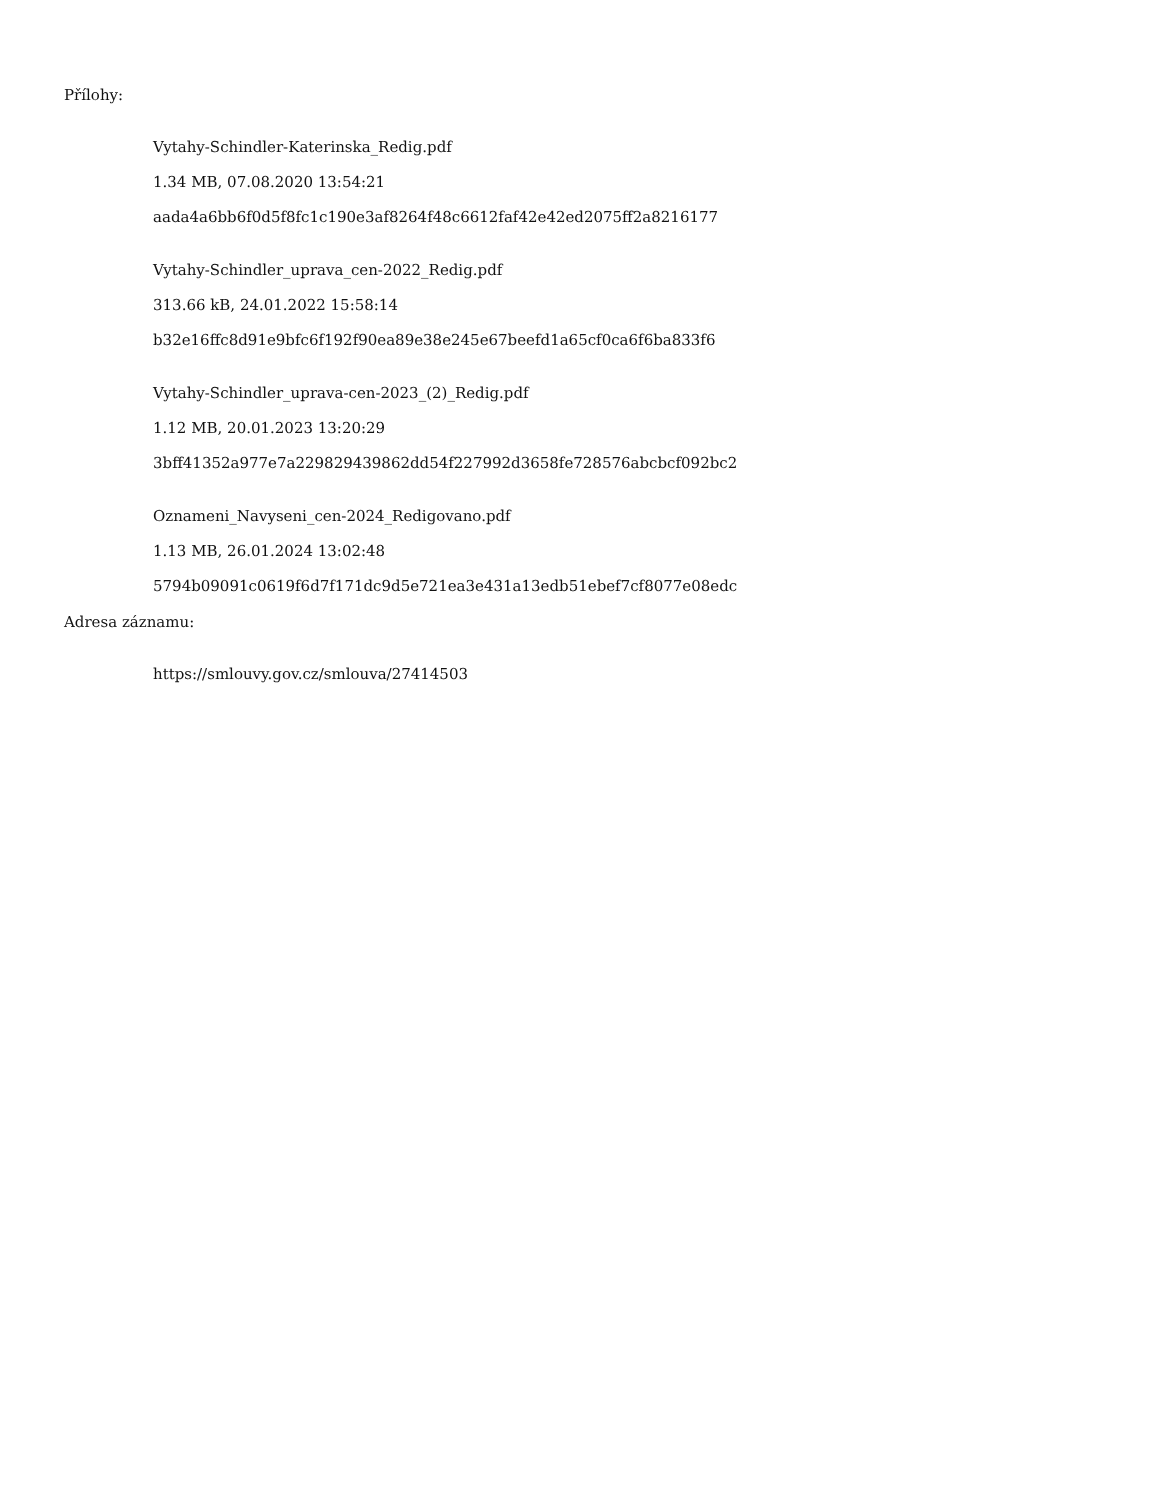Přílohy:
Vytahy-Schindler-Katerinska_Redig.pdf
1.34 MB, 07.08.2020 13:54:21
aada4a6bb6f0d5f8fc1c190e3af8264f48c6612faf42e42ed2075ff2a8216177
Vytahy-Schindler_uprava_cen-2022_Redig.pdf
313.66 kB, 24.01.2022 15:58:14
b32e16ffc8d91e9bfc6f192f90ea89e38e245e67beefd1a65cf0ca6f6ba833f6
Vytahy-Schindler_uprava-cen-2023_(2)_Redig.pdf
1.12 MB, 20.01.2023 13:20:29
3bff41352a977e7a229829439862dd54f227992d3658fe728576abcbcf092bc2
Oznameni_Navyseni_cen-2024_Redigovano.pdf
1.13 MB, 26.01.2024 13:02:48
5794b09091c0619f6d7f171dc9d5e721ea3e431a13edb51ebef7cf8077e08edc
Adresa záznamu:
https://smlouvy.gov.cz/smlouva/27414503